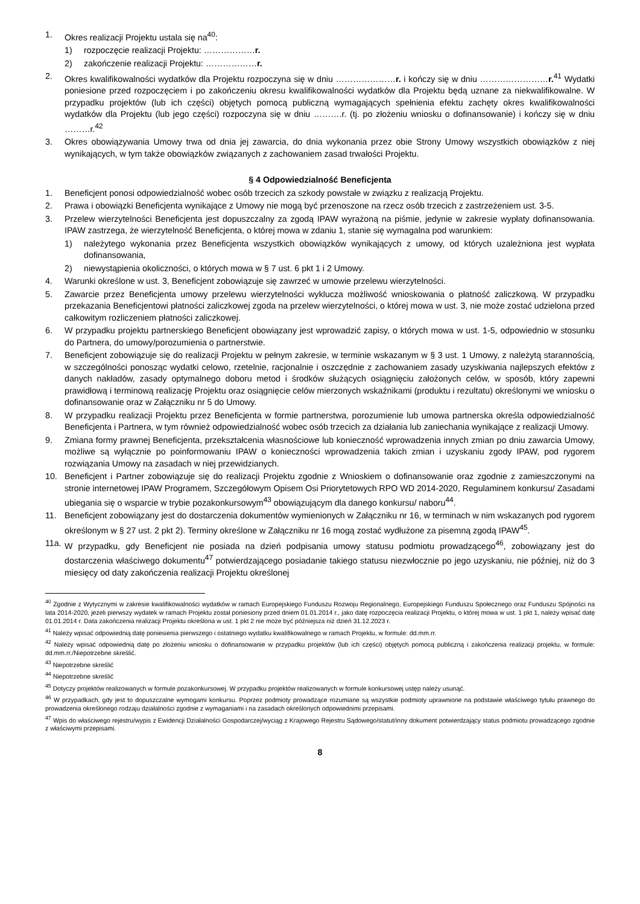1. Okres realizacji Projektu ustala się na<sup>40</sup>:
1) rozpoczęcie realizacji Projektu: ………………r.
2) zakończenie realizacji Projektu: ………………r.
2. Okres kwalifikowalności wydatków dla Projektu rozpoczyna się w dniu …………………r. i kończy się w dniu ……………………r.<sup>41</sup> Wydatki poniesione przed rozpoczęciem i po zakończeniu okresu kwalifikowalności wydatków dla Projektu będą uznane za niekwalifikowalne. W przypadku projektów (lub ich części) objętych pomocą publiczną wymagających spełnienia efektu zachęty okres kwalifikowalności wydatków dla Projektu (lub jego części) rozpoczyna się w dniu ……….r. (tj. po złożeniu wniosku o dofinansowanie) i kończy się w dniu ………r.<sup>42</sup>
3. Okres obowiązywania Umowy trwa od dnia jej zawarcia, do dnia wykonania przez obie Strony Umowy wszystkich obowiązków z niej wynikających, w tym także obowiązków związanych z zachowaniem zasad trwałości Projektu.
§ 4 Odpowiedzialność Beneficjenta
1. Beneficjent ponosi odpowiedzialność wobec osób trzecich za szkody powstałe w związku z realizacją Projektu.
2. Prawa i obowiązki Beneficjenta wynikające z Umowy nie mogą być przenoszone na rzecz osób trzecich z zastrzeżeniem ust. 3-5.
3. Przelew wierzytelności Beneficjenta jest dopuszczalny za zgodą IPAW wyrażoną na piśmie, jedynie w zakresie wypłaty dofinansowania. IPAW zastrzega, że wierzytelność Beneficjenta, o której mowa w zdaniu 1, stanie się wymagalna pod warunkiem:
1) należytego wykonania przez Beneficjenta wszystkich obowiązków wynikających z umowy, od których uzależniona jest wypłata dofinansowania,
2) niewystąpienia okoliczności, o których mowa w § 7 ust. 6 pkt 1 i 2 Umowy.
4. Warunki określone w ust. 3, Beneficjent zobowiązuje się zawrzeć w umowie przelewu wierzytelności.
5. Zawarcie przez Beneficjenta umowy przelewu wierzytelności wyklucza możliwość wnioskowania o płatność zaliczkową. W przypadku przekazania Beneficjentowi płatności zaliczkowej zgoda na przelew wierzytelności, o której mowa w ust. 3, nie może zostać udzielona przed całkowitym rozliczeniem płatności zaliczkowej.
6. W przypadku projektu partnerskiego Beneficjent obowiązany jest wprowadzić zapisy, o których mowa w ust. 1-5, odpowiednio w stosunku do Partnera, do umowy/porozumienia o partnerstwie.
7. Beneficjent zobowiązuje się do realizacji Projektu w pełnym zakresie, w terminie wskazanym w § 3 ust. 1 Umowy, z należytą starannością, w szczególności ponosząc wydatki celowo, rzetelnie, racjonalnie i oszczędnie z zachowaniem zasady uzyskiwania najlepszych efektów z danych nakładów, zasady optymalnego doboru metod i środków służących osiągnięciu założonych celów, w sposób, który zapewni prawidłową i terminową realizację Projektu oraz osiągnięcie celów mierzonych wskaźnikami (produktu i rezultatu) określonymi we wniosku o dofinansowanie oraz w Załączniku nr 5 do Umowy.
8. W przypadku realizacji Projektu przez Beneficjenta w formie partnerstwa, porozumienie lub umowa partnerska określa odpowiedzialność Beneficjenta i Partnera, w tym również odpowiedzialność wobec osób trzecich za działania lub zaniechania wynikające z realizacji Umowy.
9. Zmiana formy prawnej Beneficjenta, przekształcenia własnościowe lub konieczność wprowadzenia innych zmian po dniu zawarcia Umowy, możliwe są wyłącznie po poinformowaniu IPAW o konieczności wprowadzenia takich zmian i uzyskaniu zgody IPAW, pod rygorem rozwiązania Umowy na zasadach w niej przewidzianych.
10. Beneficjent i Partner zobowiązuje się do realizacji Projektu zgodnie z Wnioskiem o dofinansowanie oraz zgodnie z zamieszczonymi na stronie internetowej IPAW Programem, Szczegółowym Opisem Osi Priorytetowych RPO WD 2014-2020, Regulaminem konkursu/ Zasadami ubiegania się o wsparcie w trybie pozakonkursowym<sup>43</sup> obowiązującym dla danego konkursu/ naboru<sup>44</sup>.
11. Beneficjent zobowiązany jest do dostarczenia dokumentów wymienionych w Załączniku nr 16, w terminach w nim wskazanych pod rygorem określonym w § 27 ust. 2 pkt 2). Terminy określone w Załączniku nr 16 mogą zostać wydłużone za pisemną zgodą IPAW<sup>45</sup>.
11a. W przypadku, gdy Beneficjent nie posiada na dzień podpisania umowy statusu podmiotu prowadzącego<sup>46</sup>, zobowiązany jest do dostarczenia właściwego dokumentu<sup>47</sup> potwierdzającego posiadanie takiego statusu niezwłocznie po jego uzyskaniu, nie później, niż do 3 miesięcy od daty zakończenia realizacji Projektu określonej
<sup>40</sup> Zgodnie z Wytycznymi w zakresie kwalifikowalności wydatków w ramach Europejskiego Funduszu Rozwoju Regionalnego, Europejskiego Funduszu Społecznego oraz Funduszu Spójności na lata 2014-2020, jeżeli pierwszy wydatek w ramach Projektu został poniesiony przed dniem 01.01.2014 r., jako datę rozpoczęcia realizacji Projektu, o której mowa w ust. 1 pkt 1, należy wpisać datę 01.01.2014 r. Data zakończenia realizacji Projektu określona w ust. 1 pkt 2 nie może być późniejsza niż dzień 31.12.2023 r.
<sup>41</sup> Należy wpisać odpowiednią datę poniesienia pierwszego i ostatniego wydatku kwalifikowalnego w ramach Projektu, w formule: dd.mm.rr.
<sup>42</sup> Należy wpisać odpowiednią datę po złożeniu wniosku o dofinansowanie w przypadku projektów (lub ich części) objętych pomocą publiczną i zakończenia realizacji projektu, w formule: dd.mm.rr./Niepotrzebne skreślić.
<sup>43</sup> Niepotrzebne skreślić
<sup>44</sup> Niepotrzebne skreślić
<sup>45</sup> Dotyczy projektów realizowanych w formule pozakonkursowej. W przypadku projektów realizowanych w formule konkursowej ustęp należy usunąć.
<sup>46</sup> W przypadkach, gdy jest to dopuszczalne wymogami konkursu. Poprzez podmioty prowadzące rozumiane są wszystkie podmioty uprawnione na podstawie właściwego tytułu prawnego do prowadzenia określonego rodzaju działalności zgodnie z wymaganiami i na zasadach określonych odpowiednimi przepisami.
<sup>47</sup> Wpis do właściwego rejestru/wypis z Ewidencji Działalności Gospodarczej/wyciąg z Krajowego Rejestru Sądowego/statut/inny dokument potwierdzający status podmiotu prowadzącego zgodnie z właściwymi przepisami.
8